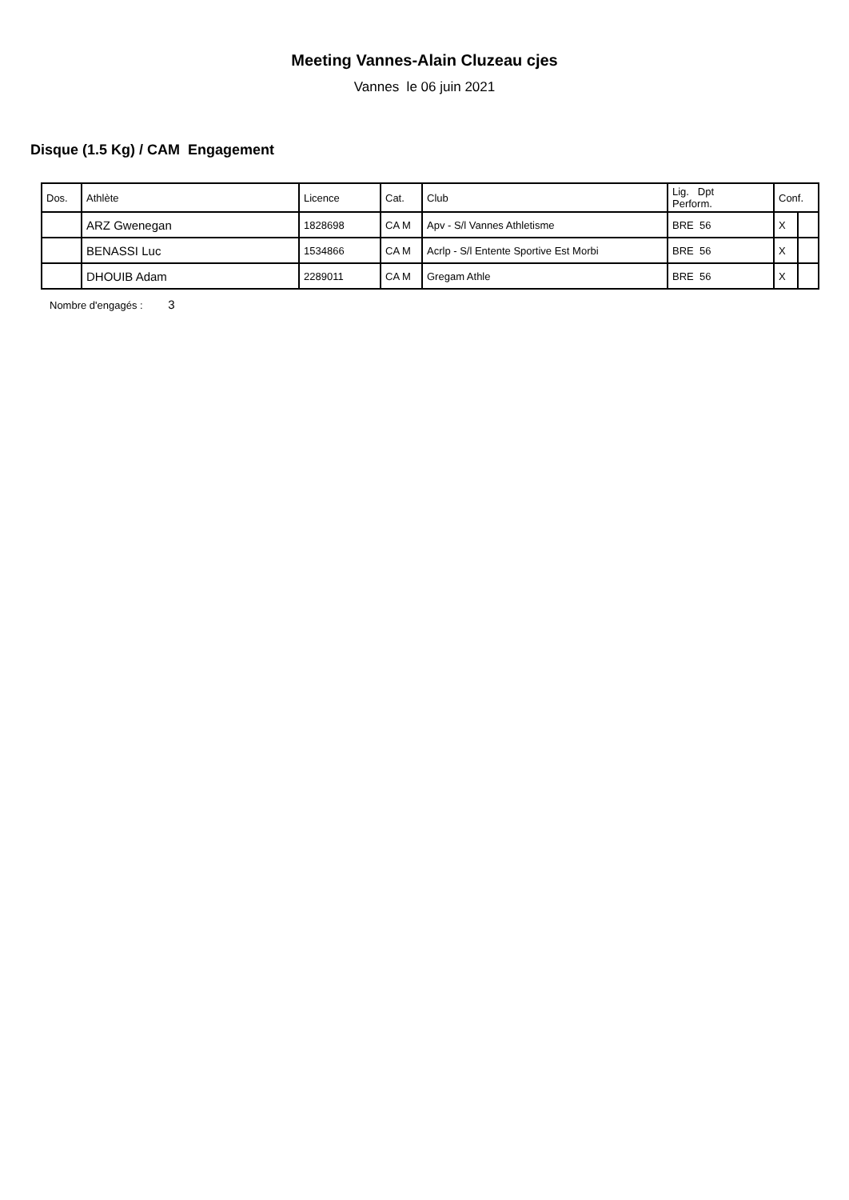Meeting Vannes-Alain Cluzeau cjes
Vannes le 06 juin 2021
Disque (1.5 Kg) / CAM Engagement
| Dos. | Athlète | Licence | Cat. | Club | Lig. Dpt Perform. | Conf. | |
| --- | --- | --- | --- | --- | --- | --- | --- |
| | ARZ Gwenegan | 1828698 | CA M | Apv - S/l Vannes Athletisme | BRE 56 | X | |
| | BENASSI Luc | 1534866 | CA M | Acrlp - S/l Entente Sportive Est Morbi | BRE 56 | X | |
| | DHOUIB Adam | 2289011 | CA M | Gregam Athle | BRE 56 | X | |
Nombre d'engagés : 3